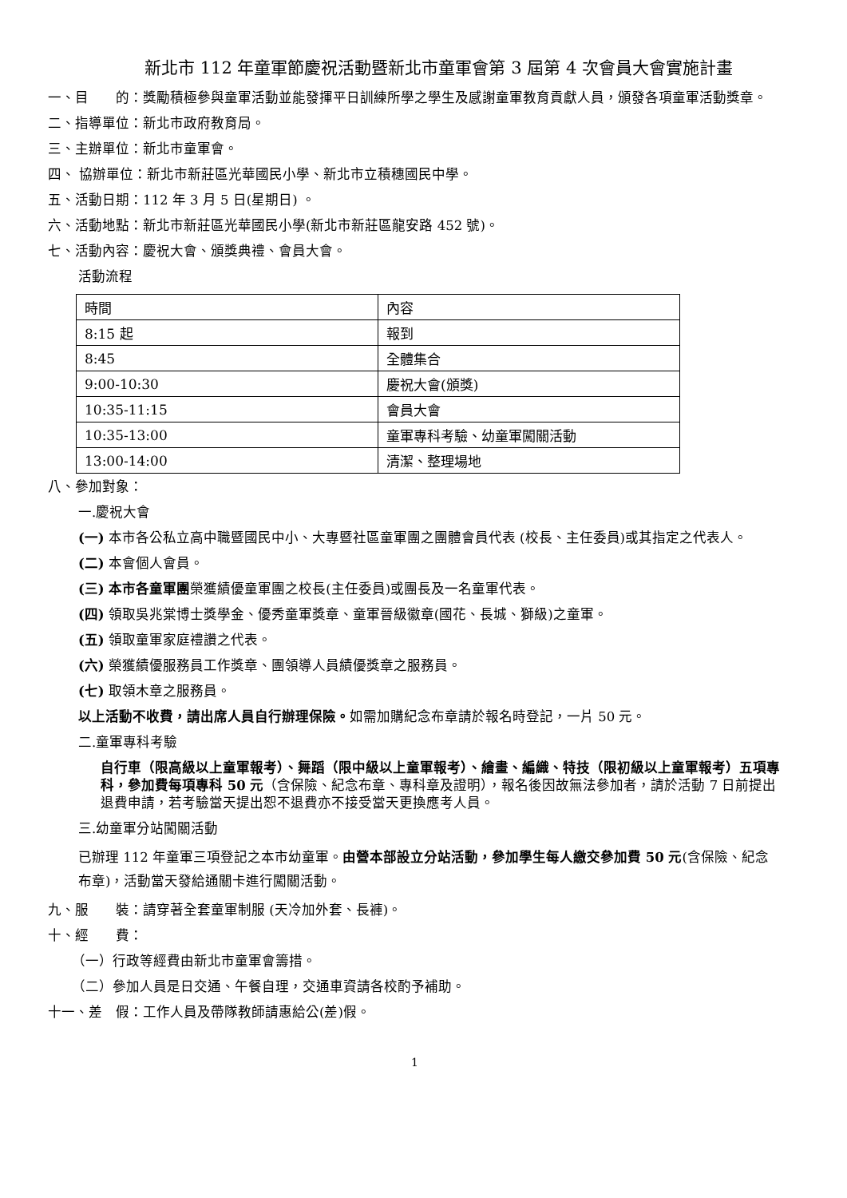新北市 112 年童軍節慶祝活動暨新北市童軍會第 3 屆第 4 次會員大會實施計畫
一、目　　的：獎勵積極參與童軍活動並能發揮平日訓練所學之學生及感謝童軍教育貢獻人員，頒發各項童軍活動獎章。
二、指導單位：新北市政府教育局。
三、主辦單位：新北市童軍會。
四、 協辦單位：新北市新莊區光華國民小學、新北市立積穗國民中學。
五、活動日期：112 年 3 月 5 日(星期日) 。
六、活動地點：新北市新莊區光華國民小學(新北市新莊區龍安路 452 號)。
七、活動內容：慶祝大會、頒獎典禮、會員大會。
活動流程
| 時間 | 內容 |
| 8:15 起 | 報到 |
| 8:45 | 全體集合 |
| 9:00-10:30 | 慶祝大會(頒獎) |
| 10:35-11:15 | 會員大會 |
| 10:35-13:00 | 童軍專科考驗、幼童軍闖關活動 |
| 13:00-14:00 | 清潔、整理場地 |
八、參加對象：
一.慶祝大會
(一) 本市各公私立高中職暨國民中小、大專暨社區童軍團之團體會員代表 (校長、主任委員)或其指定之代表人。
(二) 本會個人會員。
(三) 本市各童軍團榮獲績優童軍團之校長(主任委員)或團長及一名童軍代表。
(四) 領取吳兆棠博士獎學金、優秀童軍獎章、童軍晉級徽章(國花、長城、獅級)之童軍。
(五) 領取童軍家庭禮讚之代表。
(六) 榮獲績優服務員工作獎章、團領導人員績優獎章之服務員。
(七) 取領木章之服務員。
以上活動不收費，請出席人員自行辦理保險。如需加購紀念布章請於報名時登記，一片 50 元。
二.童軍專科考驗
自行車（限高級以上童軍報考）、舞蹈（限中級以上童軍報考）、繪畫、編織、特技（限初級以上童軍報考）五項專科，參加費每項專科 50 元（含保險、紀念布章、專科章及證明），報名後因故無法參加者，請於活動 7 日前提出退費申請，若考驗當天提出恕不退費亦不接受當天更換應考人員。
三.幼童軍分站闖關活動
已辦理 112 年童軍三項登記之本市幼童軍。由營本部設立分站活動，參加學生每人繳交參加費 50 元(含保險、紀念布章)，活動當天發給通關卡進行闖關活動。
九、服　　裝：請穿著全套童軍制服 (天冷加外套、長褲)。
十、經　　費：
（一）行政等經費由新北市童軍會籌措。
（二）參加人員是日交通、午餐自理，交通車資請各校酌予補助。
十一、差　假：工作人員及帶隊教師請惠給公(差)假。
1